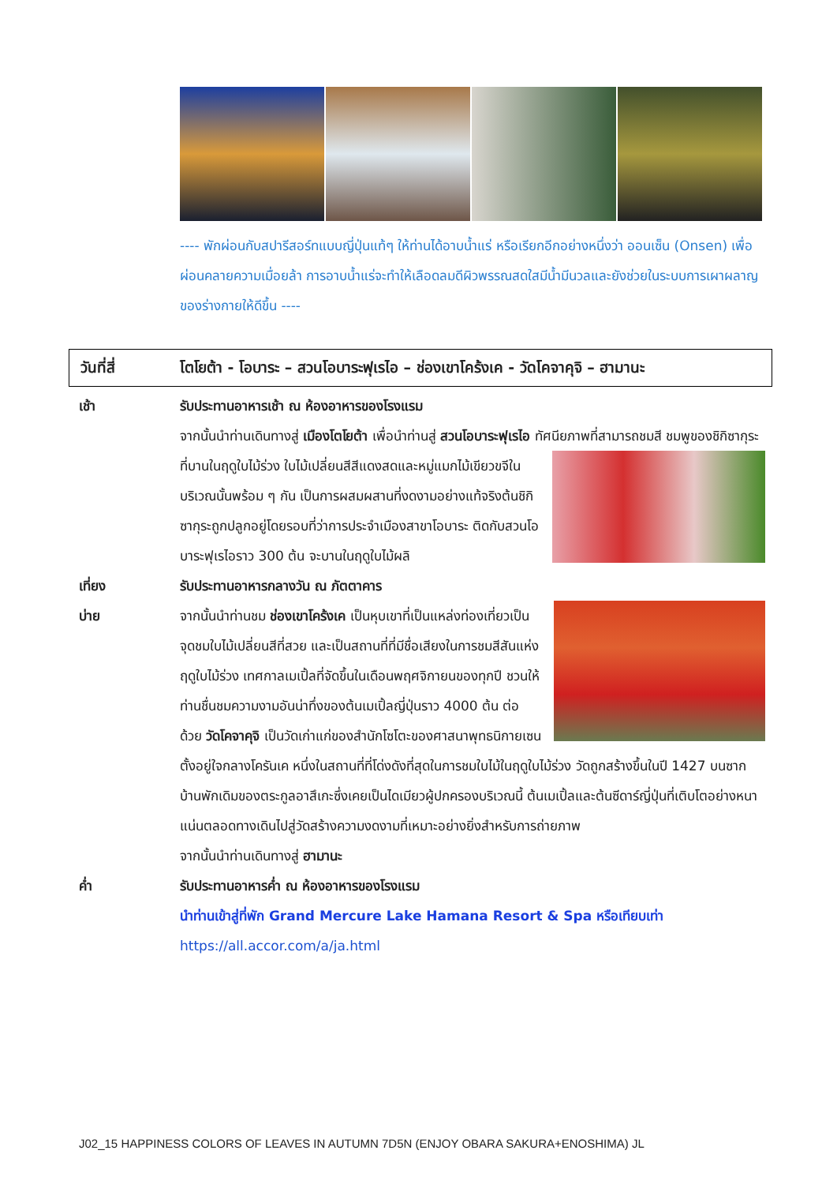---- พักผ่อนกับสปารีสอร์ทแบบญี่ปุ่นแท้ๆ ให้ท่านได้อาบน้ำแร่ หรือเรียกอีกอย่างหนึ่งว่า ออนเซ็น (Onsen) เพื่อผ่อนคลายความเมื่อยล้า การอาบน้ำแร่จะทำให้เลือดลมดีผิวพรรณสดใสมีน้ำมีนวลและยังช่วยในระบบการเผาผลาญของร่างกายให้ดีขึ้น ----
วันที่สี่ โตโยต้า - โอบาระ – สวนโอบาระฟุเรไอ – ช่องเขาโคร้งเค - วัดโคจาคุจิ – ฮามานะ
เช้า รับประทานอาหารเช้า ณ ห้องอาหารของโรงแรม
จากนั้นนำท่านเดินทางสู่ เมืองโตโยต้า เพื่อนำท่านสู่ สวนโอบาระฟุเรไอ ทัศนียภาพที่สามารถชมสี
ชมพูของชิกิซากุระที่บานในฤดูใบไม้ร่วง ใบไม้เปลี่ยนสีสีแดงสดและหมู่แมกไม้เขียวขจีในบริเวณนั้นพร้อม ๆ กัน เป็นการผสมผสานที่งดงามอย่างแท้จริงต้นชิกิซากุระถูกปลูกอยู่โดยรอบที่ว่าการประจำเมืองสาขาโอบาระ ติดกับสวนโอบาระฟุเรไอราว 300 ต้น จะบานในฤดูใบไม้ผลิ
เที่ยง รับประทานอาหารกลางวัน ณ ภัตตาคาร
บ่าย จากนั้นนำท่านชม ช่องเขาโคร้งเค เป็นหุบเขาที่เป็นแหล่งท่องเที่ยวเป็นจุดชมใบไม้เปลี่ยนสีที่สวย และเป็นสถานที่ที่มีชื่อเสียงในการชมสีสันแห่งฤดูใบไม้ร่วง เทศกาลเมเปิ้ลที่จัดขึ้นในเดือนพฤศจิกายนของทุกปี ชวนให้ท่านชื่นชมความงามอันน่าทึ่งของต้นเมเปิ้ลญี่ปุ่นราว 4000 ต้น ต่อด้วย วัดโคจาคุจิ เป็นวัดเก่าแก่ของสำนักโซโตะของศาสนาพุทธนิกายเซน ตั้งอยู่ใจกลางโครันเค หนึ่งในสถานที่ที่โด่งดังที่สุดในการชมใบไม้ในฤดูใบไม้ร่วง วัดถูกสร้างขึ้นในปี 1427 บนซากบ้านพักเดิมของตระกูลอาสึเกะซึ่งเคยเป็นไดเมียวผู้ปกครองบริเวณนี้ ต้นเมเปิ้ลและต้นซีดาร์ญี่ปุ่นที่เติบโตอย่างหนาแน่นตลอดทางเดินไปสู่วัดสร้างความงดงามที่เหมาะอย่างยิ่งสำหรับการถ่ายภาพ
จากนั้นนำท่านเดินทางสู่ ฮามานะ
ค่ำ รับประทานอาหารค่ำ ณ ห้องอาหารของโรงแรม
นำท่านเข้าสู่ที่พัก Grand Mercure Lake Hamana Resort & Spa หรือเทียบเท่า
https://all.accor.com/a/ja.html
J02_15 HAPPINESS COLORS OF LEAVES IN AUTUMN 7D5N (ENJOY OBARA SAKURA+ENOSHIMA) JL